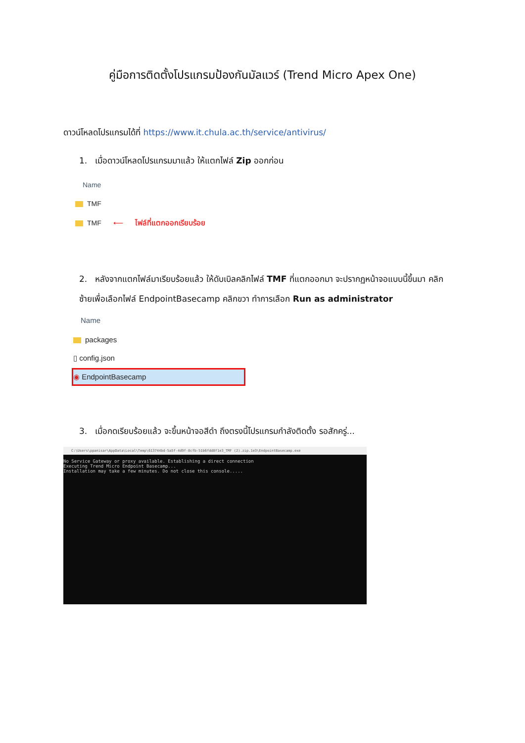คู่มือการติดตั้งโปรแกรมป้องกันมัลแวร์ (Trend Micro Apex One)
ดาวน์โหลดโปรแกรมได้ที่ https://www.it.chula.ac.th/service/antivirus/
1. เมื่อดาวน์โหลดโปรแกรมมาแล้ว ให้แตกไฟล์ Zip ออกก่อน
Name
TMF
TMF ⟵ ไฟล์ที่แตกออกเรียบร้อย
2. หลังจากแตกไฟล์มาเรียบร้อยแล้ว ให้ดับเบิลคลิกไฟล์ TMF ที่แตกออกมา จะปรากฏหน้าจอแบบนี้ขึ้นมา คลิก ซ้ายเพื่อเลือกไฟล์ EndpointBasecamp คลิกขวา ทำการเลือก Run as administrator
Name
packages
▯ config.json
◉ EndpointBasecamp
3. เมื่อกดเรียบร้อยแล้ว จะขึ้นหน้าจอสีดำ ถึงตรงนี้โปรแกรมกำลังติดตั้ง รอสักครู่...
C:\Users\ppanisar\AppData\Local\Temp\613744bd-5a5f-4d9f-8cfb-51b6fdd8f1e3_TMF (2).zip.1e3\EndpointBasecamp.exe
No Service Gateway or proxy available. Establishing a direct connection
Executing Trend Micro Endpoint Basecamp...
Installation may take a few minutes. Do not close this console.....